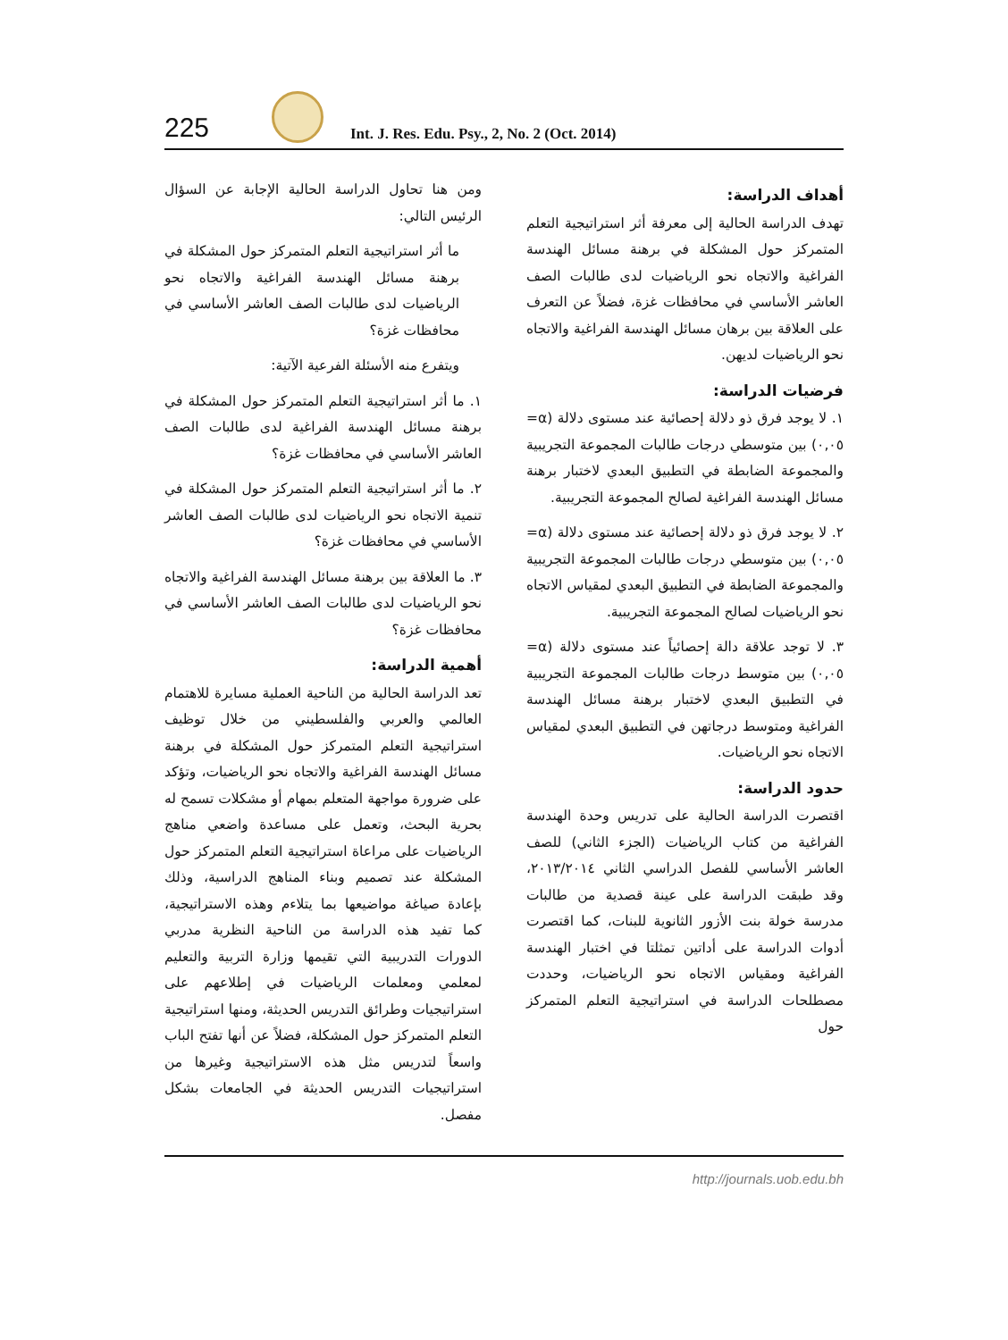225 Int. J. Res. Edu. Psy., 2, No. 2 (Oct. 2014)
ومن هنا تحاول الدراسة الحالية الإجابة عن السؤال الرئيس التالي:
ما أثر استراتيجية التعلم المتمركز حول المشكلة في برهنة مسائل الهندسة الفراغية والاتجاه نحو الرياضيات لدى طالبات الصف العاشر الأساسي في محافظات غزة؟
ويتفرع منه الأسئلة الفرعية الآتية:
١. ما أثر استراتيجية التعلم المتمركز حول المشكلة في برهنة مسائل الهندسة الفراغية لدى طالبات الصف العاشر الأساسي في محافظات غزة؟
٢. ما أثر استراتيجية التعلم المتمركز حول المشكلة في تنمية الاتجاه نحو الرياضيات لدى طالبات الصف العاشر الأساسي في محافظات غزة؟
٣. ما العلاقة بين برهنة مسائل الهندسة الفراغية والاتجاه نحو الرياضيات لدى طالبات الصف العاشر الأساسي في محافظات غزة؟
أهمية الدراسة:
تعد الدراسة الحالية من الناحية العملية مسايرة للاهتمام العالمي والعربي والفلسطيني من خلال توظيف استراتيجية التعلم المتمركز حول المشكلة في برهنة مسائل الهندسة الفراغية والاتجاه نحو الرياضيات، وتؤكد على ضرورة مواجهة المتعلم بمهام أو مشكلات تسمح له بحرية البحث، وتعمل على مساعدة واضعي مناهج الرياضيات على مراعاة استراتيجية التعلم المتمركز حول المشكلة عند تصميم وبناء المناهج الدراسية، وذلك بإعادة صياغة مواضيعها بما يتلاءم وهذه الاستراتيجية، كما تفيد هذه الدراسة من الناحية النظرية مدربي الدورات التدريبية التي تقيمها وزارة التربية والتعليم لمعلمي ومعلمات الرياضيات في إطلاعهم على استراتيجيات وطرائق التدريس الحديثة، ومنها استراتيجية التعلم المتمركز حول المشكلة، فضلاً عن أنها تفتح الباب واسعاً لتدريس مثل هذه الاستراتيجية وغيرها من استراتيجيات التدريس الحديثة في الجامعات بشكل مفصل.
أهداف الدراسة:
تهدف الدراسة الحالية إلى معرفة أثر استراتيجية التعلم المتمركز حول المشكلة في برهنة مسائل الهندسة الفراغية والاتجاه نحو الرياضيات لدى طالبات الصف العاشر الأساسي في محافظات غزة، فضلاً عن التعرف على العلاقة بين برهان مسائل الهندسة الفراغية والاتجاه نحو الرياضيات لديهن.
فرضيات الدراسة:
١. لا يوجد فرق ذو دلالة إحصائية عند مستوى دلالة (α= ٠,٠٥) بين متوسطي درجات طالبات المجموعة التجريبية والمجموعة الضابطة في التطبيق البعدي لاختبار برهنة مسائل الهندسة الفراغية لصالح المجموعة التجريبية.
٢. لا يوجد فرق ذو دلالة إحصائية عند مستوى دلالة (α= ٠,٠٥) بين متوسطي درجات طالبات المجموعة التجريبية والمجموعة الضابطة في التطبيق البعدي لمقياس الاتجاه نحو الرياضيات لصالح المجموعة التجريبية.
٣. لا توجد علاقة دالة إحصائياً عند مستوى دلالة (α= ٠,٠٥) بين متوسط درجات طالبات المجموعة التجريبية في التطبيق البعدي لاختبار برهنة مسائل الهندسة الفراغية ومتوسط درجاتهن في التطبيق البعدي لمقياس الاتجاه نحو الرياضيات.
حدود الدراسة:
اقتصرت الدراسة الحالية على تدريس وحدة الهندسة الفراغية من كتاب الرياضيات (الجزء الثاني) للصف العاشر الأساسي للفصل الدراسي الثاني ٢٠١٣/٢٠١٤، وقد طبقت الدراسة على عينة قصدية من طالبات مدرسة خولة بنت الأزور الثانوية للبنات، كما اقتصرت أدوات الدراسة على أداتين تمثلتا في اختبار الهندسة الفراغية ومقياس الاتجاه نحو الرياضيات، وحددت مصطلحات الدراسة في استراتيجية التعلم المتمركز حول
http://journals.uob.edu.bh